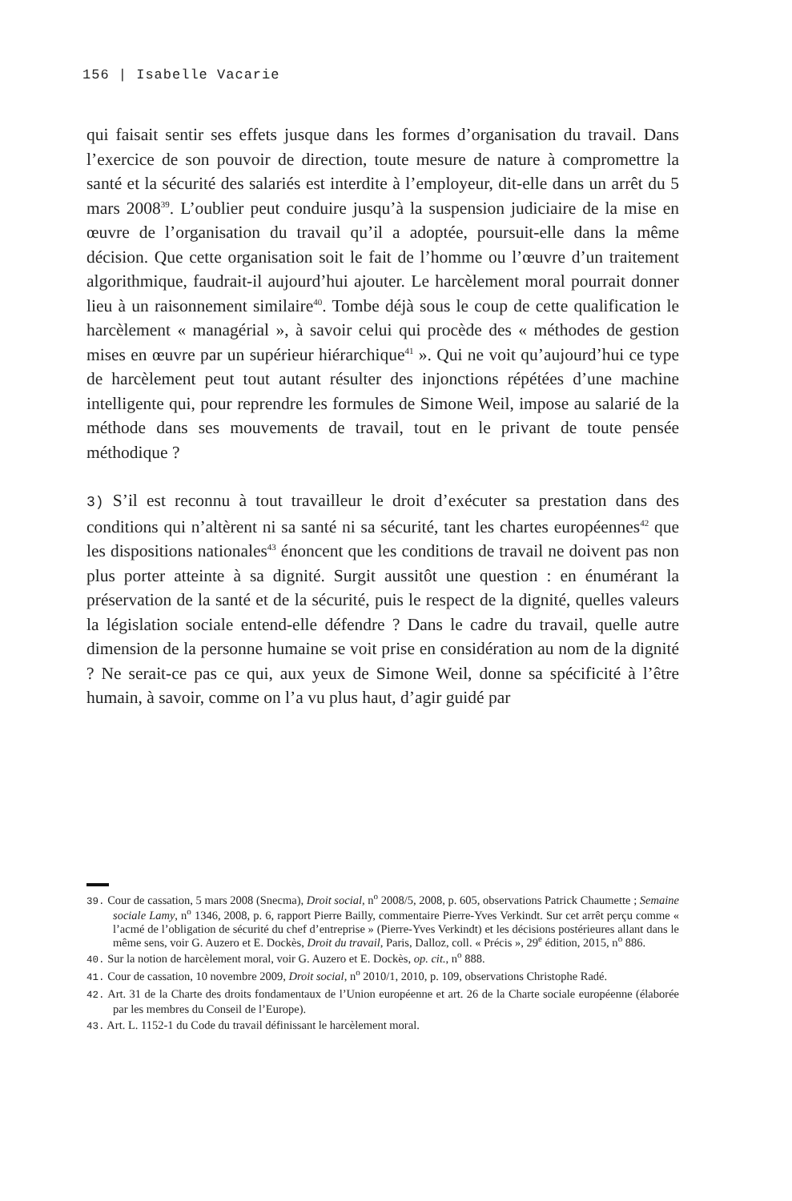156 | Isabelle Vacarie
qui faisait sentir ses effets jusque dans les formes d’organisation du travail. Dans l’exercice de son pouvoir de direction, toute mesure de nature à compromettre la santé et la sécurité des salariés est interdite à l’employeur, dit-elle dans un arrêt du 5 mars 2008<sup>39</sup>. L’oublier peut conduire jusqu’à la suspension judiciaire de la mise en œuvre de l’organisation du travail qu’il a adoptée, poursuit-elle dans la même décision. Que cette organisation soit le fait de l’homme ou l’œuvre d’un traitement algorithmique, faudrait-il aujourd’hui ajouter. Le harcèlement moral pourrait donner lieu à un raisonnement similaire<sup>40</sup>. Tombe déjà sous le coup de cette qualification le harcèlement « managérial », à savoir celui qui procède des « méthodes de gestion mises en œuvre par un supérieur hiérarchique<sup>41</sup> ». Qui ne voit qu’aujourd’hui ce type de harcèlement peut tout autant résulter des injonctions répétées d’une machine intelligente qui, pour reprendre les formules de Simone Weil, impose au salarié de la méthode dans ses mouvements de travail, tout en le privant de toute pensée méthodique ?
3) S’il est reconnu à tout travailleur le droit d’exécuter sa prestation dans des conditions qui n’altèrent ni sa santé ni sa sécurité, tant les chartes européennes<sup>42</sup> que les dispositions nationales<sup>43</sup> énoncent que les conditions de travail ne doivent pas non plus porter atteinte à sa dignité. Surgit aussitôt une question : en énumérant la préservation de la santé et de la sécurité, puis le respect de la dignité, quelles valeurs la législation sociale entend-elle défendre ? Dans le cadre du travail, quelle autre dimension de la personne humaine se voit prise en considération au nom de la dignité ? Ne serait-ce pas ce qui, aux yeux de Simone Weil, donne sa spécificité à l’être humain, à savoir, comme on l’a vu plus haut, d’agir guidé par
39. Cour de cassation, 5 mars 2008 (Snecma), Droit social, n<sup>o</sup> 2008/5, 2008, p. 605, observations Patrick Chaumette ; Semaine sociale Lamy, n<sup>o</sup> 1346, 2008, p. 6, rapport Pierre Bailly, commentaire Pierre-Yves Verkindt. Sur cet arrêt perçu comme « l’acmé de l’obligation de sécurité du chef d’entreprise » (Pierre-Yves Verkindt) et les décisions postérieures allant dans le même sens, voir G. Auzero et E. Dockès, Droit du travail, Paris, Dalloz, coll. « Précis », 29<sup>e</sup> édition, 2015, n<sup>o</sup> 886.
40. Sur la notion de harcèlement moral, voir G. Auzero et E. Dockès, op. cit., n<sup>o</sup> 888.
41. Cour de cassation, 10 novembre 2009, Droit social, n<sup>o</sup> 2010/1, 2010, p. 109, observations Christophe Radé.
42. Art. 31 de la Charte des droits fondamentaux de l’Union européenne et art. 26 de la Charte sociale européenne (élaborée par les membres du Conseil de l’Europe).
43. Art. L. 1152-1 du Code du travail définissant le harcèlement moral.